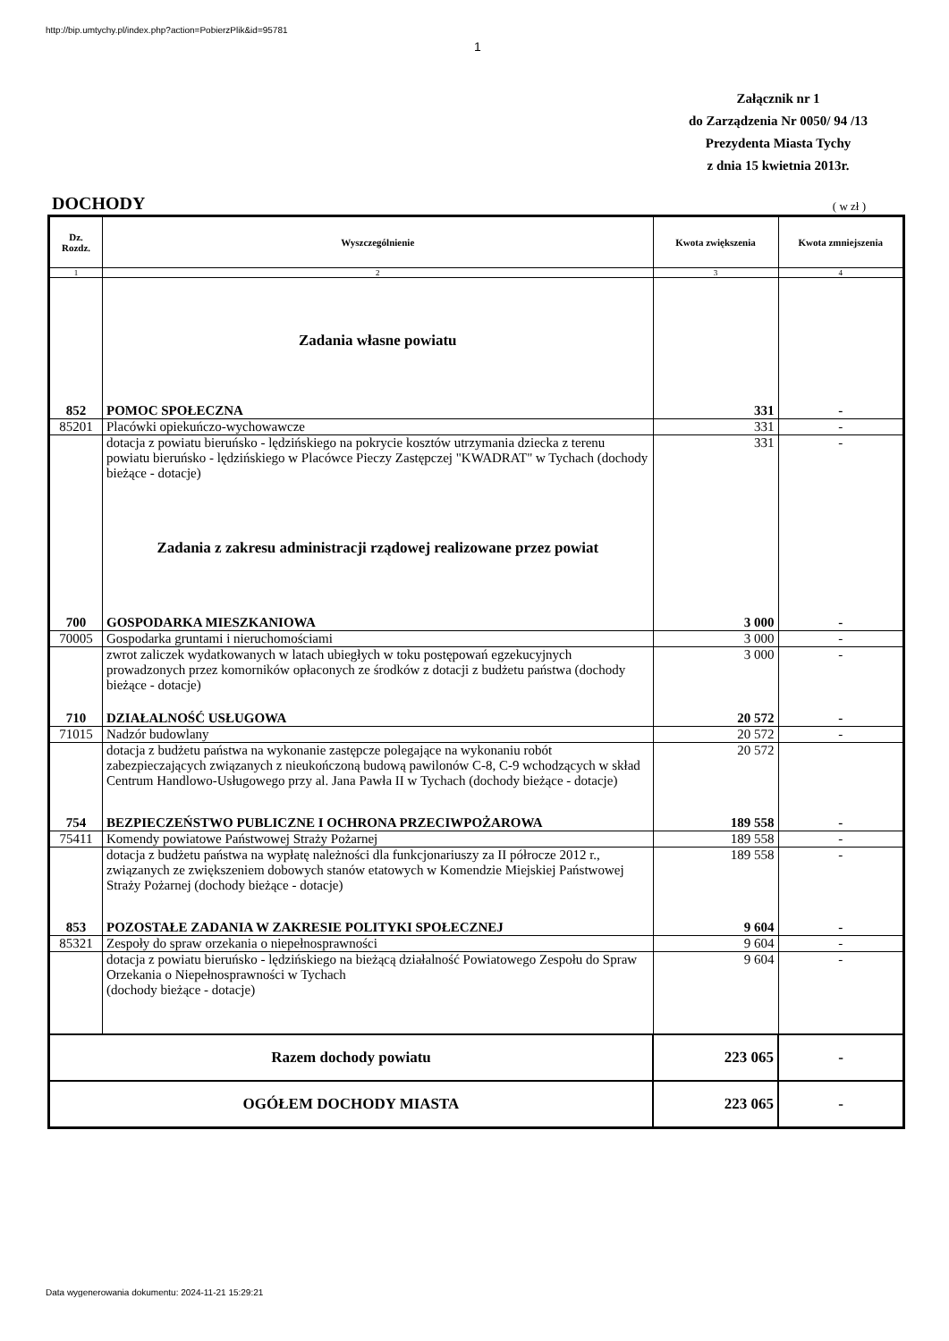http://bip.umtychy.pl/index.php?action=PobierzPlik&id=95781
1
Załącznik nr 1
do Zarządzenia Nr 0050/ 94 /13
Prezydenta Miasta Tychy
z dnia 15 kwietnia 2013r.
DOCHODY ( w zł )
| Dz. Rozdz. | Wyszczególnienie | Kwota zwiększenia | Kwota zmniejszenia |
| --- | --- | --- | --- |
| 1 | 2 | 3 | 4 |
| | Zadania własne powiatu | | |
| 852 | POMOC SPOŁECZNA | 331 | - |
| 85201 | Placówki opiekuńczo-wychowawcze | 331 | - |
| | dotacja z powiatu bieruńsko - lędzińskiego na pokrycie kosztów utrzymania dziecka z terenu powiatu bieruńsko - lędzińskiego w Placówce Pieczy Zastępczej "KWADRAT" w Tychach (dochody bieżące - dotacje) | 331 | - |
| | Zadania z zakresu administracji rządowej realizowane przez powiat | | |
| 700 | GOSPODARKA MIESZKANIOWA | 3 000 | - |
| 70005 | Gospodarka gruntami i nieruchomościami | 3 000 | - |
| | zwrot zaliczek wydatkowanych w latach ubiegłych w toku postępowań egzekucyjnych prowadzonych przez komorników opłaconych ze środków z dotacji z budżetu państwa (dochody bieżące - dotacje) | 3 000 | - |
| 710 | DZIAŁALNOŚĆ USŁUGOWA | 20 572 | - |
| 71015 | Nadzór budowlany | 20 572 | - |
| | dotacja z budżetu państwa na wykonanie zastępcze polegające na wykonaniu robót zabezpieczających związanych z nieukończoną budową pawilonów C-8, C-9 wchodzących w skład Centrum Handlowo-Usługowego przy al. Jana Pawła II w Tychach (dochody bieżące - dotacje) | 20 572 | |
| 754 | BEZPIECZEŃSTWO PUBLICZNE I OCHRONA PRZECIWPOŻAROWA | 189 558 | - |
| 75411 | Komendy powiatowe Państwowej Straży Pożarnej | 189 558 | - |
| | dotacja z budżetu państwa na wypłatę należności dla funkcjonariuszy za II półrocze 2012 r., związanych ze zwiększeniem dobowych stanów etatowych w Komendzie Miejskiej Państwowej Straży Pożarnej (dochody bieżące - dotacje) | 189 558 | - |
| 853 | POZOSTAŁE ZADANIA W ZAKRESIE POLITYKI SPOŁECZNEJ | 9 604 | - |
| 85321 | Zespoły do spraw orzekania o niepełnosprawności | 9 604 | - |
| | dotacja z powiatu bieruńsko - lędzińskiego na bieżącą działalność Powiatowego Zespołu do Spraw Orzekania o Niepełnosprawności w Tychach (dochody bieżące - dotacje) | 9 604 | - |
| Razem dochody powiatu | | 223 065 | - |
| OGÓŁEM DOCHODY MIASTA | | 223 065 | - |
Data wygenerowania dokumentu: 2024-11-21 15:29:21